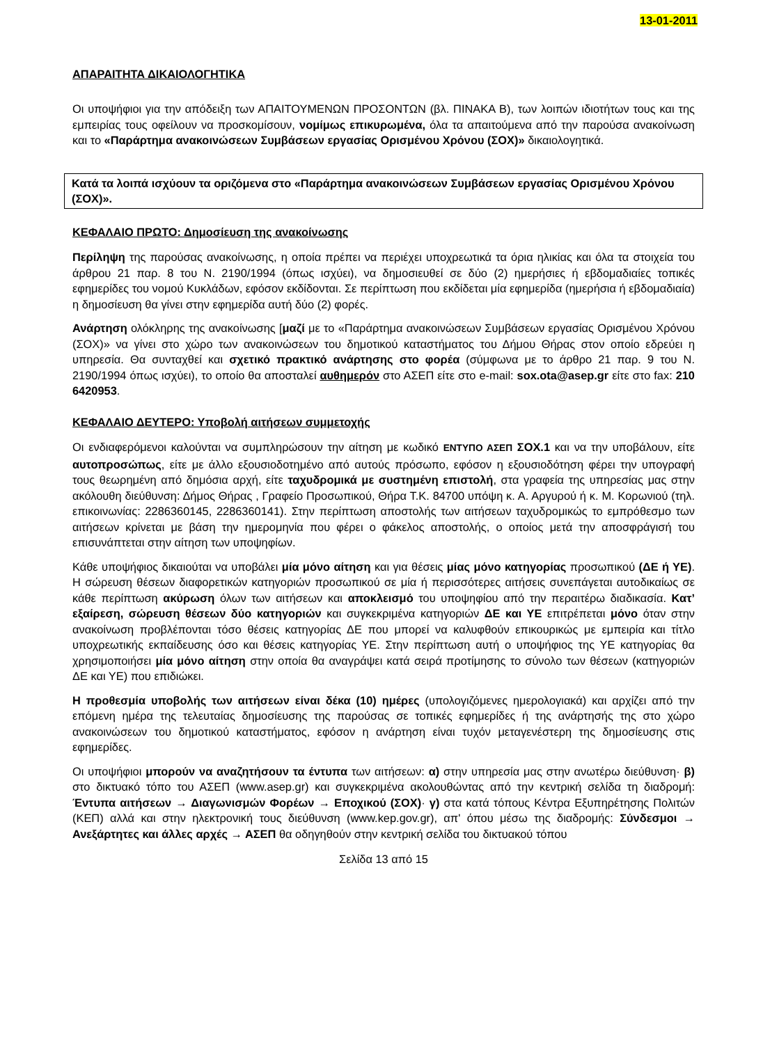13-01-2011
ΑΠΑΡΑΙΤΗΤΑ ΔΙΚΑΙΟΛΟΓΗΤΙΚΑ
Οι υποψήφιοι για την απόδειξη των ΑΠΑΙΤΟΥΜΕΝΩΝ ΠΡΟΣΟΝΤΩΝ (βλ. ΠΙΝΑΚΑ Β), των λοιπών ιδιοτήτων τους και της εμπειρίας τους οφείλουν να προσκομίσουν, νομίμως επικυρωμένα, όλα τα απαιτούμενα από την παρούσα ανακοίνωση και το «Παράρτημα ανακοινώσεων Συμβάσεων εργασίας Ορισμένου Χρόνου (ΣΟΧ)» δικαιολογητικά.
Κατά τα λοιπά ισχύουν τα οριζόμενα στο «Παράρτημα ανακοινώσεων Συμβάσεων εργασίας Ορισμένου Χρόνου (ΣΟΧ)».
ΚΕΦΑΛΑΙΟ ΠΡΩΤΟ: Δημοσίευση της ανακοίνωσης
Περίληψη της παρούσας ανακοίνωσης, η οποία πρέπει να περιέχει υποχρεωτικά τα όρια ηλικίας και όλα τα στοιχεία του άρθρου 21 παρ. 8 του Ν. 2190/1994 (όπως ισχύει), να δημοσιευθεί σε δύο (2) ημερήσιες ή εβδομαδιαίες τοπικές εφημερίδες του νομού Κυκλάδων, εφόσον εκδίδονται. Σε περίπτωση που εκδίδεται μία εφημερίδα (ημερήσια ή εβδομαδιαία) η δημοσίευση θα γίνει στην εφημερίδα αυτή δύο (2) φορές.
Ανάρτηση ολόκληρης της ανακοίνωσης [μαζί με το «Παράρτημα ανακοινώσεων Συμβάσεων εργασίας Ορισμένου Χρόνου (ΣΟΧ)» να γίνει στο χώρο των ανακοινώσεων του δημοτικού καταστήματος του Δήμου Θήρας στον οποίο εδρεύει η υπηρεσία. Θα συνταχθεί και σχετικό πρακτικό ανάρτησης στο φορέα (σύμφωνα με το άρθρο 21 παρ. 9 του Ν. 2190/1994 όπως ισχύει), το οποίο θα αποσταλεί αυθημερόν στο ΑΣΕΠ είτε στο e-mail: sox.ota@asep.gr είτε στο fax: 210 6420953.
ΚΕΦΑΛΑΙΟ ΔΕΥΤΕΡΟ: Υποβολή αιτήσεων συμμετοχής
Οι ενδιαφερόμενοι καλούνται να συμπληρώσουν την αίτηση με κωδικό ΕΝΤΥΠΟ ΑΣΕΠ ΣΟΧ.1 και να την υποβάλουν, είτε αυτοπροσώπως, είτε με άλλο εξουσιοδοτημένο από αυτούς πρόσωπο, εφόσον η εξουσιοδότηση φέρει την υπογραφή τους θεωρημένη από δημόσια αρχή, είτε ταχυδρομικά με συστημένη επιστολή, στα γραφεία της υπηρεσίας μας στην ακόλουθη διεύθυνση: Δήμος Θήρας , Γραφείο Προσωπικού, Θήρα Τ.Κ. 84700 υπόψη κ. Α. Αργυρού ή κ. Μ. Κορωνιού (τηλ. επικοινωνίας: 2286360145, 2286360141). Στην περίπτωση αποστολής των αιτήσεων ταχυδρομικώς το εμπρόθεσμο των αιτήσεων κρίνεται με βάση την ημερομηνία που φέρει ο φάκελος αποστολής, ο οποίος μετά την αποσφράγισή του επισυνάπτεται στην αίτηση των υποψηφίων.
Κάθε υποψήφιος δικαιούται να υποβάλει μία μόνο αίτηση και για θέσεις μίας μόνο κατηγορίας προσωπικού (ΔΕ ή ΥΕ). Η σώρευση θέσεων διαφορετικών κατηγοριών προσωπικού σε μία ή περισσότερες αιτήσεις συνεπάγεται αυτοδικαίως σε κάθε περίπτωση ακύρωση όλων των αιτήσεων και αποκλεισμό του υποψηφίου από την περαιτέρω διαδικασία. Κατ’ εξαίρεση, σώρευση θέσεων δύο κατηγοριών και συγκεκριμένα κατηγοριών ΔΕ και ΥΕ επιτρέπεται μόνο όταν στην ανακοίνωση προβλέπονται τόσο θέσεις κατηγορίας ΔΕ που μπορεί να καλυφθούν επικουρικώς με εμπειρία και τίτλο υποχρεωτικής εκπαίδευσης όσο και θέσεις κατηγορίας ΥΕ. Στην περίπτωση αυτή ο υποψήφιος της ΥΕ κατηγορίας θα χρησιμοποιήσει μία μόνο αίτηση στην οποία θα αναγράψει κατά σειρά προτίμησης το σύνολο των θέσεων (κατηγοριών ΔΕ και ΥΕ) που επιδιώκει.
Η προθεσμία υποβολής των αιτήσεων είναι δέκα (10) ημέρες (υπολογιζόμενες ημερολογιακά) και αρχίζει από την επόμενη ημέρα της τελευταίας δημοσίευσης της παρούσας σε τοπικές εφημερίδες ή της ανάρτησής της στο χώρο ανακοινώσεων του δημοτικού καταστήματος, εφόσον η ανάρτηση είναι τυχόν μεταγενέστερη της δημοσίευσης στις εφημερίδες.
Οι υποψήφιοι μπορούν να αναζητήσουν τα έντυπα των αιτήσεων: α) στην υπηρεσία μας στην ανωτέρω διεύθυνση· β) στο δικτυακό τόπο του ΑΣΕΠ (www.asep.gr) και συγκεκριμένα ακολουθώντας από την κεντρική σελίδα τη διαδρομή: Έντυπα αιτήσεων → Διαγωνισμών Φορέων → Εποχικού (ΣΟΧ)· γ) στα κατά τόπους Κέντρα Εξυπηρέτησης Πολιτών (ΚΕΠ) αλλά και στην ηλεκτρονική τους διεύθυνση (www.kep.gov.gr), απ' όπου μέσω της διαδρομής: Σύνδεσμοι → Ανεξάρτητες και άλλες αρχές → ΑΣΕΠ θα οδηγηθούν στην κεντρική σελίδα του δικτυακού τόπου
Σελίδα 13 από 15